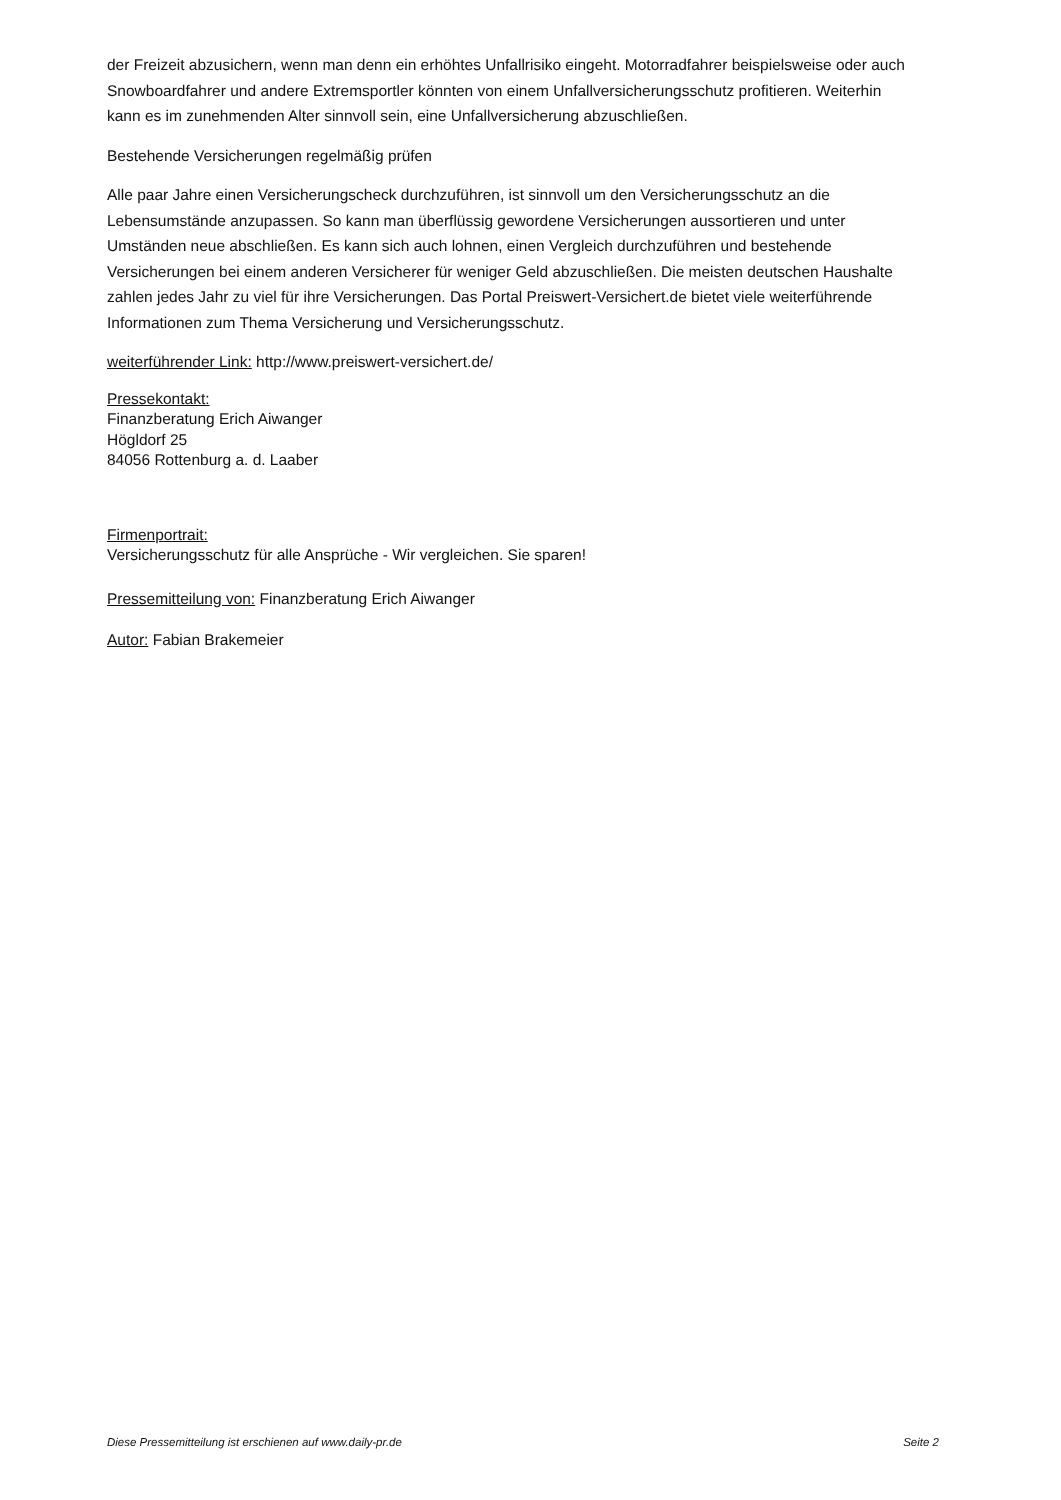der Freizeit abzusichern, wenn man denn ein erhöhtes Unfallrisiko eingeht. Motorradfahrer beispielsweise oder auch Snowboardfahrer und andere Extremsportler könnten von einem Unfallversicherungsschutz profitieren. Weiterhin kann es im zunehmenden Alter sinnvoll sein, eine Unfallversicherung abzuschließen.
Bestehende Versicherungen regelmäßig prüfen
Alle paar Jahre einen Versicherungscheck durchzuführen, ist sinnvoll um den Versicherungsschutz an die Lebensumstände anzupassen. So kann man überflüssig gewordene Versicherungen aussortieren und unter Umständen neue abschließen. Es kann sich auch lohnen, einen Vergleich durchzuführen und bestehende Versicherungen bei einem anderen Versicherer für weniger Geld abzuschließen. Die meisten deutschen Haushalte zahlen jedes Jahr zu viel für ihre Versicherungen. Das Portal Preiswert-Versichert.de bietet viele weiterführende Informationen zum Thema Versicherung und Versicherungsschutz.
weiterführender Link: http://www.preiswert-versichert.de/
Pressekontakt:
Finanzberatung Erich Aiwanger
Högldorf 25
84056 Rottenburg a. d. Laaber
Firmenportrait:
Versicherungsschutz für alle Ansprüche - Wir vergleichen. Sie sparen!
Pressemitteilung von: Finanzberatung Erich Aiwanger
Autor: Fabian Brakemeier
Diese Pressemitteilung ist erschienen auf www.daily-pr.de Seite 2